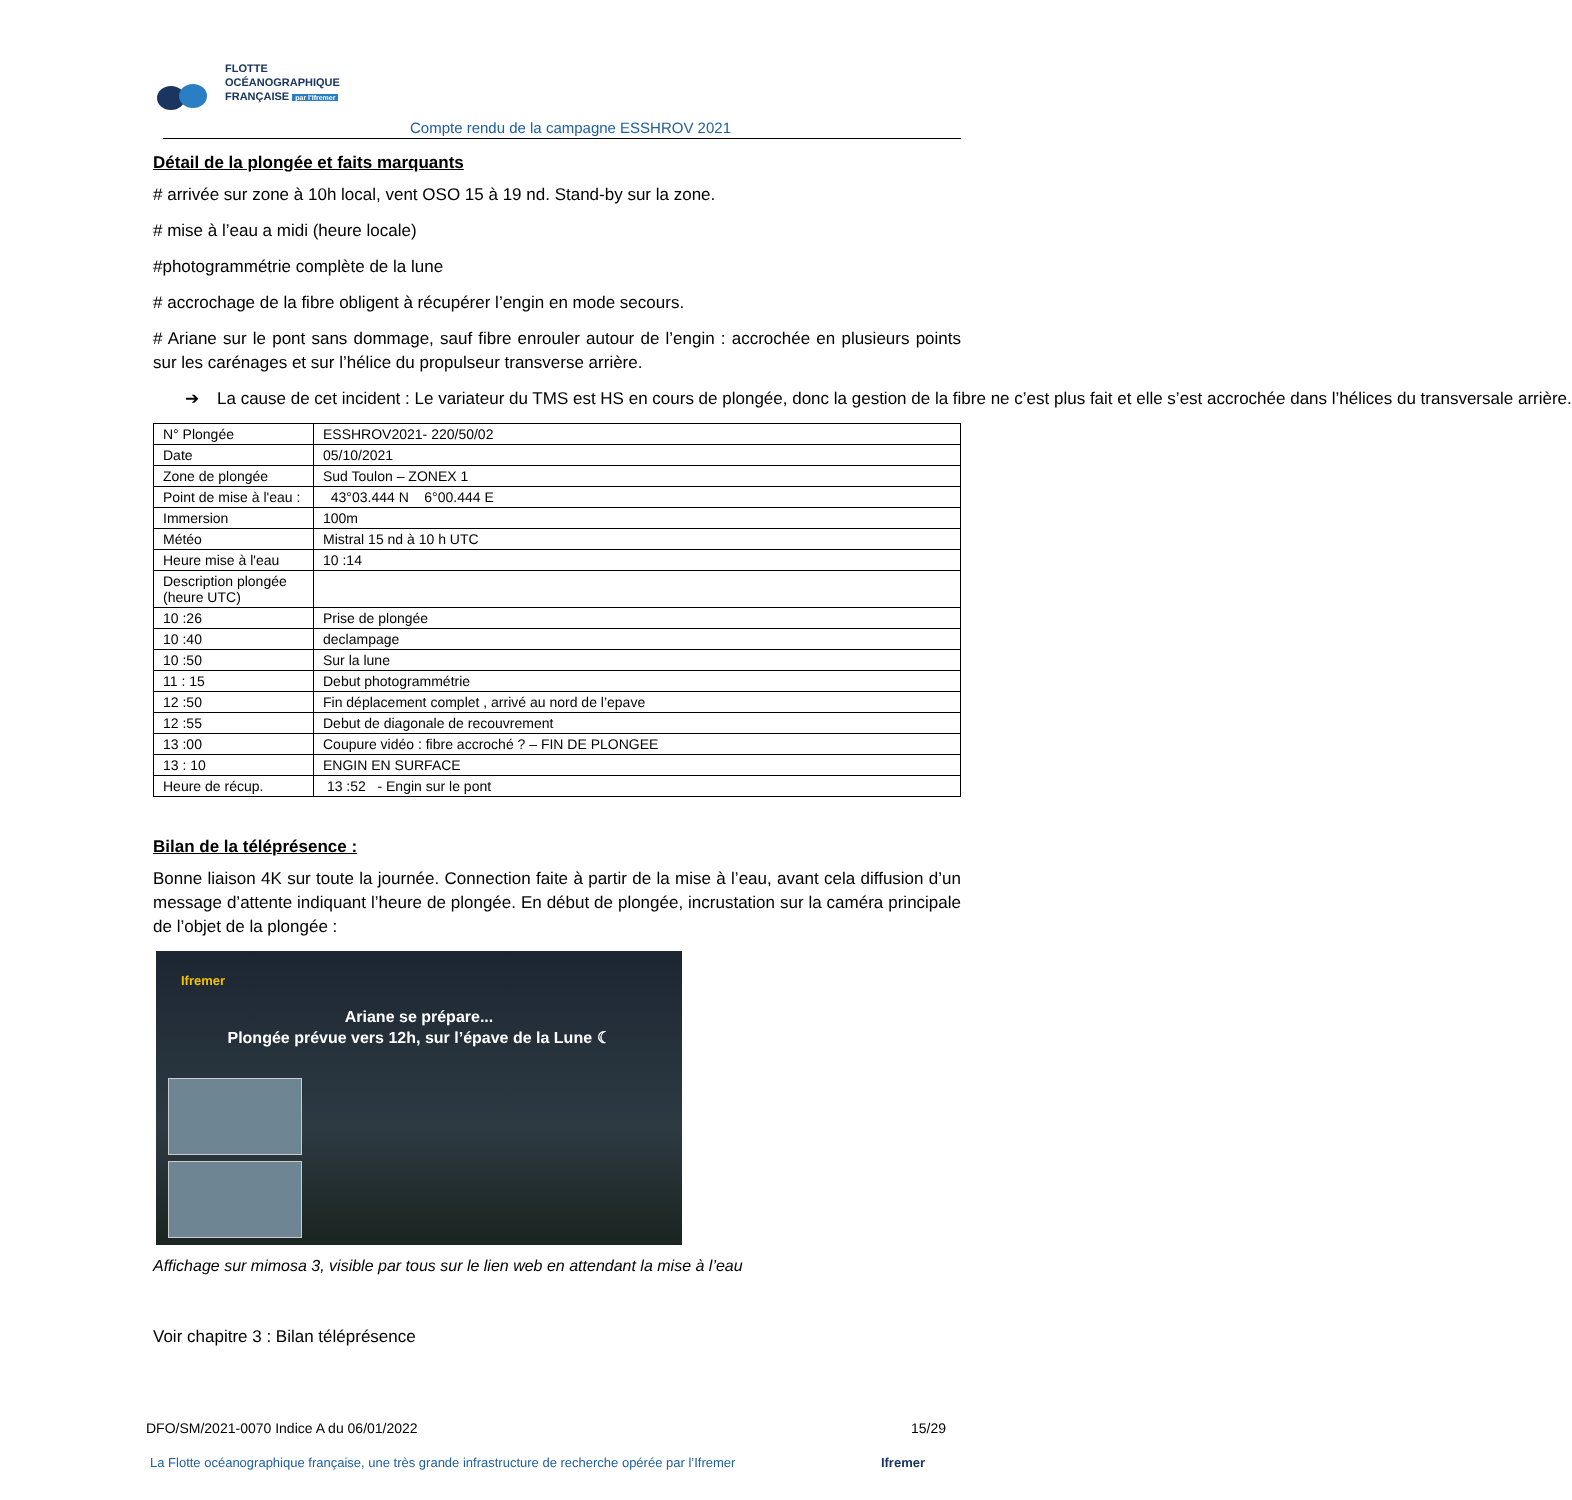FLOTTE
OCÉANOGRAPHIQUE
FRANÇAISE par l'Ifremer
Compte rendu de la campagne ESSHROV 2021
Détail de la plongée et faits marquants
# arrivée sur zone à 10h local, vent OSO 15 à 19 nd. Stand-by sur la zone.
# mise à l’eau a midi (heure locale)
#photogrammétrie complète de la lune
# accrochage de la fibre obligent à récupérer l’engin en mode secours.
# Ariane sur le pont sans dommage, sauf fibre enrouler autour de l’engin : accrochée en plusieurs points sur les carénages et sur l’hélice du propulseur transverse arrière.
➔ La cause de cet incident : Le variateur du TMS est HS en cours de plongée, donc la gestion de la fibre ne c’est plus fait et elle s’est accrochée dans l’hélices du transversale arrière.
| N° Plongée | ESSHROV2021- 220/50/02 |
| Date | 05/10/2021 |
| Zone de plongée | Sud Toulon – ZONEX 1 |
| Point de mise à l'eau : | 43°03.444 N 6°00.444 E |
| Immersion | 100m |
| Météo | Mistral 15 nd à 10 h UTC |
| Heure mise à l'eau | 10 :14 |
| Description plongée (heure UTC) | |
| 10 :26 | Prise de plongée |
| 10 :40 | declampage |
| 10 :50 | Sur la lune |
| 11 : 15 | Debut photogrammétrie |
| 12 :50 | Fin déplacement complet , arrivé au nord de l’epave |
| 12 :55 | Debut de diagonale de recouvrement |
| 13 :00 | Coupure vidéo : fibre accroché ? – FIN DE PLONGEE |
| 13 : 10 | ENGIN EN SURFACE |
| Heure de récup. | 13 :52 - Engin sur le pont |
Bilan de la téléprésence :
Bonne liaison 4K sur toute la journée. Connection faite à partir de la mise à l’eau, avant cela diffusion d’un message d’attente indiquant l’heure de plongée. En début de plongée, incrustation sur la caméra principale de l’objet de la plongée :
Ifremer
Ariane se prépare...
Plongée prévue vers 12h, sur l’épave de la Lune ☾
Affichage sur mimosa 3, visible par tous sur le lien web en attendant la mise à l’eau
Voir chapitre 3 : Bilan téléprésence
DFO/SM/2021-0070 Indice A du 06/01/2022 15/29
La Flotte océanographique française, une très grande infrastructure de recherche opérée par l’Ifremer Ifremer